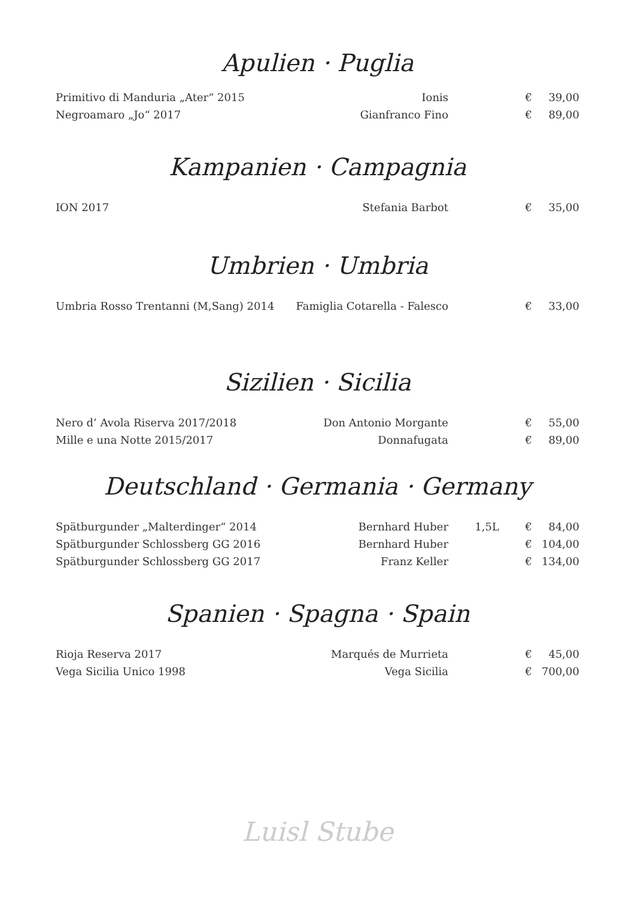Apulien · Puglia
| Primitivo di Manduria „Ater“ 2015 | Ionis | | € | 39,00 |
| Negroamaro „Jo“ 2017 | Gianfranco Fino | | € | 89,00 |
Kampanien · Campagnia
| ION 2017 | Stefania Barbot | | € | 35,00 |
Umbrien · Umbria
| Umbria Rosso Trentanni (M,Sang) 2014 | Famiglia Cotarella - Falesco | | € | 33,00 |
Sizilien · Sicilia
| Nero d’ Avola Riserva 2017/2018 | Don Antonio Morgante | | € | 55,00 |
| Mille e una Notte 2015/2017 | Donnafugata | | € | 89,00 |
Deutschland · Germania · Germany
| Spätburgunder „Malterdinger“ 2014 | Bernhard Huber | 1,5L | € | 84,00 |
| Spätburgunder Schlossberg GG 2016 | Bernhard Huber | | € | 104,00 |
| Spätburgunder Schlossberg GG 2017 | Franz Keller | | € | 134,00 |
Spanien · Spagna · Spain
| Rioja Reserva 2017 | Marqués de Murrieta | | € | 45,00 |
| Vega Sicilia Unico 1998 | Vega Sicilia | | € | 700,00 |
Luisl Stube